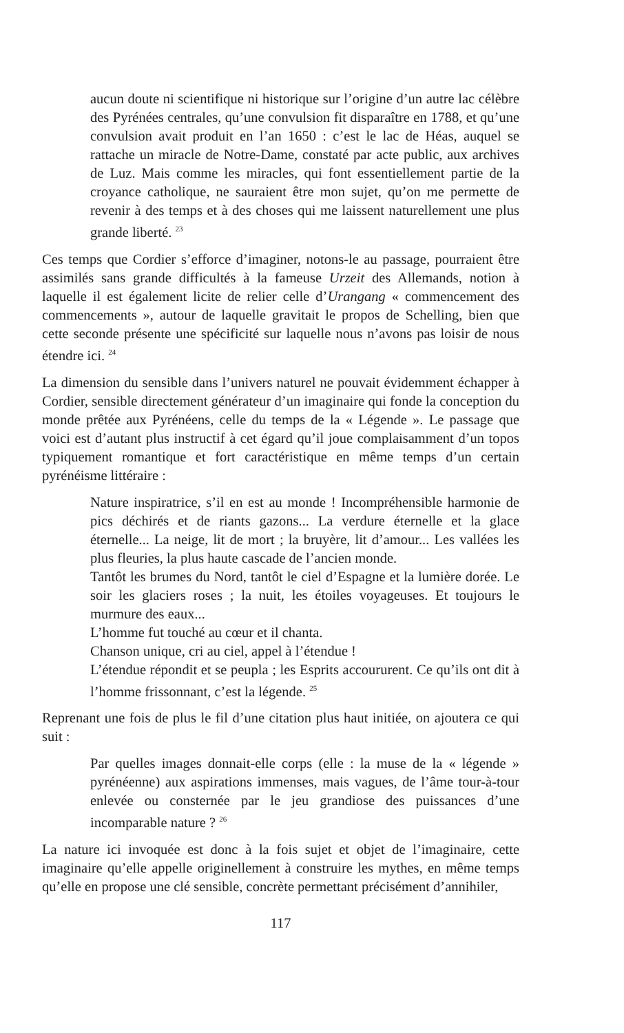aucun doute ni scientifique ni historique sur l’origine d’un autre lac célèbre des Pyrénées centrales, qu’une convulsion fit disparaître en 1788, et qu’une convulsion avait produit en l’an 1650 : c’est le lac de Héas, auquel se rattache un miracle de Notre-Dame, constaté par acte public, aux archives de Luz. Mais comme les miracles, qui font essentiellement partie de la croyance catholique, ne sauraient être mon sujet, qu’on me permette de revenir à des temps et à des choses qui me laissent naturellement une plus grande liberté. <sup>23</sup>
Ces temps que Cordier s’efforce d’imaginer, notons-le au passage, pourraient être assimilés sans grande difficultés à la fameuse Urzeit des Allemands, notion à laquelle il est également licite de relier celle d’Urangang « commencement des commencements », autour de laquelle gravitait le propos de Schelling, bien que cette seconde présente une spécificité sur laquelle nous n’avons pas loisir de nous étendre ici. <sup>24</sup>
La dimension du sensible dans l’univers naturel ne pouvait évidemment échapper à Cordier, sensible directement générateur d’un imaginaire qui fonde la conception du monde prêtée aux Pyrénéens, celle du temps de la « Légende ». Le passage que voici est d’autant plus instructif à cet égard qu’il joue complaisamment d’un topos typiquement romantique et fort caractéristique en même temps d’un certain pyrénéisme littéraire :
Nature inspiratrice, s’il en est au monde ! Incompréhensible harmonie de pics déchirés et de riants gazons... La verdure éternelle et la glace éternelle... La neige, lit de mort ; la bruyère, lit d’amour... Les vallées les plus fleuries, la plus haute cascade de l’ancien monde.
Tantôt les brumes du Nord, tantôt le ciel d’Espagne et la lumière dorée. Le soir les glaciers roses ; la nuit, les étoiles voyageuses. Et toujours le murmure des eaux...
L’homme fut touché au cœur et il chanta.
Chanson unique, cri au ciel, appel à l’étendue !
L’étendue répondit et se peupla ; les Esprits accoururent. Ce qu’ils ont dit à l’homme frissonnant, c’est la légende. <sup>25</sup>
Reprenant une fois de plus le fil d’une citation plus haut initiée, on ajoutera ce qui suit :
Par quelles images donnait-elle corps (elle : la muse de la « légende » pyrénéenne) aux aspirations immenses, mais vagues, de l’âme tour-à-tour enlevée ou consternée par le jeu grandiose des puissances d’une incomparable nature ? <sup>26</sup>
La nature ici invoquée est donc à la fois sujet et objet de l’imaginaire, cette imaginaire qu’elle appelle originellement à construire les mythes, en même temps qu’elle en propose une clé sensible, concrète permettant précisément d’annihiler,
117